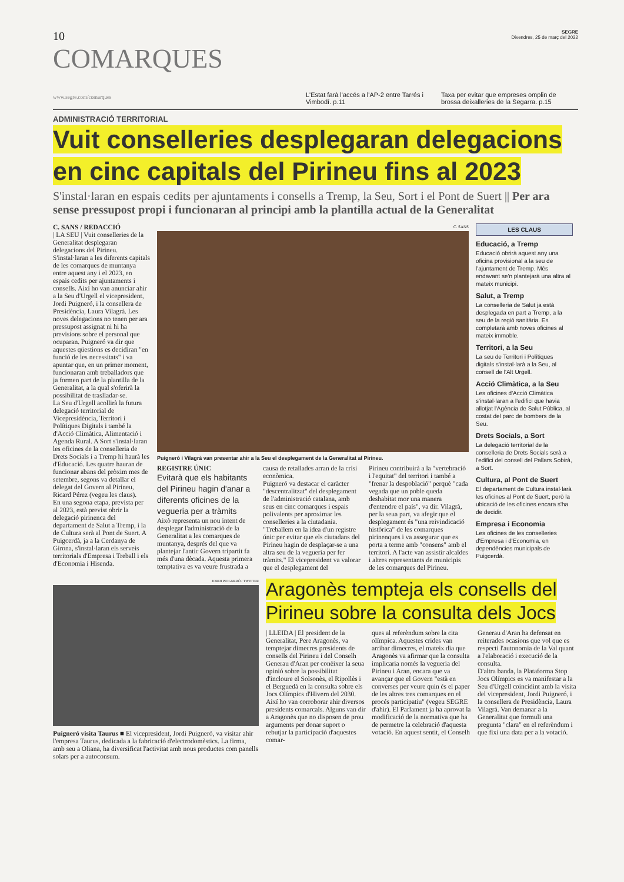10
SEGRE
Divendres, 25 de març del 2022
COMARQUES
www.segre.com/comarques
L'Estat farà l'accés a l'AP-2 entre Tarrés i Vimbodí. p.11
Taxa per evitar que empreses omplin de brossa deixalleries de la Segarra. p.15
ADMINISTRACIÓ TERRITORIAL
Vuit conselleries desplegaran delegacions en cinc capitals del Pirineu fins al 2023
S'instal·laran en espais cedits per ajuntaments i consells a Tremp, la Seu, Sort i el Pont de Suert || Per ara sense pressupost propi i funcionaran al principi amb la plantilla actual de la Generalitat
C. SANS / REDACCIÓ
| LA SEU | Vuit conselleries de la Generalitat desplegaran delegacions del Pirineu. S'instal·laran a les diferents capitals de les comarques de muntanya entre aquest any i el 2023, en espais cedits per ajuntaments i consells. Així ho van anunciar ahir a la Seu d'Urgell el vicepresident, Jordi Puigneró, i la consellera de Presidència, Laura Vilagrà. Les noves delegacions no tenen per ara pressupost assignat ni hi ha previsions sobre el personal que ocuparan. Puigneró va dir que aquestes qüestions es decidiran "en funció de les necessitats" i va apuntar que, en un primer moment, funcionaran amb treballadors que ja formen part de la plantilla de la Generalitat, a la qual s'oferirà la possibilitat de traslladar-se.
La Seu d'Urgell acollirà la futura delegació territorial de Vicepresidència, Territori i Polítiques Digitals i també la d'Acció Climàtica, Alimentació i Agenda Rural. A Sort s'instal·laran les oficines de la conselleria de Drets Socials i a Tremp hi haurà les d'Educació. Les quatre hauran de funcionar abans del pròxim mes de setembre, segons va detallar el delegat del Govern al Pirineu, Ricard Pérez (vegeu les claus).
En una segona etapa, prevista per al 2023, està previst obrir la delegació pirinenca del departament de Salut a Tremp, i la de Cultura serà al Pont de Suert. A Puigcerdà, ja a la Cerdanya de Girona, s'instal·laran els serveis territorials d'Empresa i Treball i els d'Economia i Hisenda.
C. SANS
Puigneró i Vilagrà van presentar ahir a la Seu el desplegament de la Generalitat al Pirineu.
REGISTRE ÚNIC
Evitarà que els habitants del Pirineu hagin d'anar a diferents oficines de la vegueria per a tràmits
Això representa un nou intent de desplegar l'administració de la Generalitat a les comarques de muntanya, després del que va plantejar l'antic Govern tripartit fa més d'una dècada. Aquesta primera temptativa es va veure frustrada a
causa de retallades arran de la crisi econòmica.
Puigneró va destacar el caràcter "descentralitzat" del desplegament de l'administració catalana, amb seus en cinc comarques i espais polivalents per aproximar les conselleries a la ciutadania. "Treballem en la idea d'un registre únic per evitar que els ciutadans del Pirineu hagin de desplaçar-se a una altra seu de la vegueria per fer tràmits." El vicepresident va valorar que el desplegament del
Pirineu contribuirà a la "vertebració i l'equitat" del territori i també a "frenar la despoblació" perquè "cada vegada que un poble queda deshabitat mor una manera d'entendre el país", va dir. Vilagrà, per la seua part, va afegir que el desplegament és "una reivindicació històrica" de les comarques pirinenques i va assegurar que es porta a terme amb "consens" amb el territori. A l'acte van assistir alcaldes i altres representants de municipis de les comarques del Pirineu.
LES CLAUS
Educació, a Tremp
Educació obrirà aquest any una oficina provisional a la seu de l'ajuntament de Tremp. Més endavant se'n plantejarà una altra al mateix municipi.
Salut, a Tremp
La conselleria de Salut ja està desplegada en part a Tremp, a la seu de la regió sanitària. Es completarà amb noves oficines al mateix immoble.
Territori, a la Seu
La seu de Territori i Polítiques digitals s'instal·larà a la Seu, al consell de l'Alt Urgell.
Acció Climàtica, a la Seu
Les oficines d'Acció Climàtica s'instal·laran a l'edifici que havia allotjat l'Agència de Salut Pública, al costat del parc de bombers de la Seu.
Drets Socials, a Sort
La delegació territorial de la conselleria de Drets Socials serà a l'edifici del consell del Pallars Sobirà, a Sort.
Cultura, al Pont de Suert
El departament de Cultura instal·larà les oficines al Pont de Suert, però la ubicació de les oficines encara s'ha de decidir.
Empresa i Economia
Les oficines de les conselleries d'Empresa i d'Economia, en dependències municipals de Puigcerdà.
JORDI PUIGNERÓ / TWITTER
Puigneró visita Taurus ■ El vicepresident, Jordi Puigneró, va visitar ahir l'empresa Taurus, dedicada a la fabricació d'electrodomèstics. La firma, amb seu a Oliana, ha diversificat l'activitat amb nous productes com panells solars per a autoconsum.
Aragonès tempteja els consells del Pirineu sobre la consulta dels Jocs
| LLEIDA | El president de la Generalitat, Pere Aragonès, va temptejar dimecres presidents de consells del Pirineu i del Conselh Generau d'Aran per conèixer la seua opinió sobre la possibilitat d'incloure el Solsonès, el Ripollès i el Berguedà en la consulta sobre els Jocs Olímpics d'Hivern del 2030. Així ho van corroborar ahir diversos presidents comarcals. Alguns van dir a Aragonès que no disposen de prou arguments per donar suport o rebutjar la participació d'aquestes comar-
ques al referèndum sobre la cita olímpica. Aquestes crides van arribar dimecres, el mateix dia que Aragonès va afirmar que la consulta implicaria només la vegueria del Pirineu i Aran, encara que va avançar que el Govern "està en converses per veure quin és el paper de les altres tres comarques en el procés participatiu" (vegeu SEGRE d'ahir). El Parlament ja ha aprovat la modificació de la normativa que ha de permetre la celebració d'aquesta votació. En aquest sentit, el Conselh
Generau d'Aran ha defensat en reiterades ocasions que vol que es respecti l'autonomia de la Val quant a l'elaboració i execució de la consulta.
D'altra banda, la Plataforma Stop Jocs Olímpics es va manifestar a la Seu d'Urgell coincidint amb la visita del vicepresident, Jordi Puigneró, i la consellera de Presidència, Laura Vilagrà. Van demanar a la Generalitat que formuli una pregunta "clara" en el referèndum i que fixi una data per a la votació.